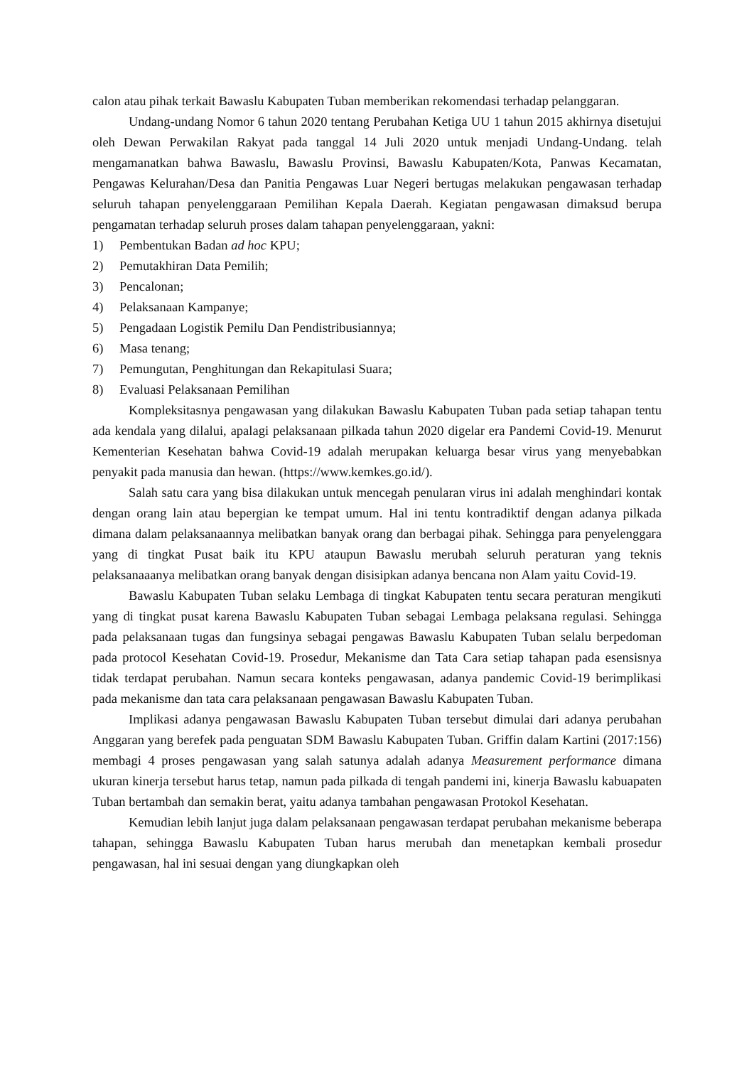calon atau pihak terkait Bawaslu Kabupaten Tuban memberikan rekomendasi terhadap pelanggaran.
Undang-undang Nomor 6 tahun 2020 tentang Perubahan Ketiga UU 1 tahun 2015 akhirnya disetujui oleh Dewan Perwakilan Rakyat pada tanggal 14 Juli 2020 untuk menjadi Undang-Undang. telah mengamanatkan bahwa Bawaslu, Bawaslu Provinsi, Bawaslu Kabupaten/Kota, Panwas Kecamatan, Pengawas Kelurahan/Desa dan Panitia Pengawas Luar Negeri bertugas melakukan pengawasan terhadap seluruh tahapan penyelenggaraan Pemilihan Kepala Daerah. Kegiatan pengawasan dimaksud berupa pengamatan terhadap seluruh proses dalam tahapan penyelenggaraan, yakni:
1) Pembentukan Badan ad hoc KPU;
2) Pemutakhiran Data Pemilih;
3) Pencalonan;
4) Pelaksanaan Kampanye;
5) Pengadaan Logistik Pemilu Dan Pendistribusiannya;
6) Masa tenang;
7) Pemungutan, Penghitungan dan Rekapitulasi Suara;
8) Evaluasi Pelaksanaan Pemilihan
Kompleksitasnya pengawasan yang dilakukan Bawaslu Kabupaten Tuban pada setiap tahapan tentu ada kendala yang dilalui, apalagi pelaksanaan pilkada tahun 2020 digelar era Pandemi Covid-19. Menurut Kementerian Kesehatan bahwa Covid-19 adalah merupakan keluarga besar virus yang menyebabkan penyakit pada manusia dan hewan. (https://www.kemkes.go.id/).
Salah satu cara yang bisa dilakukan untuk mencegah penularan virus ini adalah menghindari kontak dengan orang lain atau bepergian ke tempat umum. Hal ini tentu kontradiktif dengan adanya pilkada dimana dalam pelaksanaannya melibatkan banyak orang dan berbagai pihak. Sehingga para penyelenggara yang di tingkat Pusat baik itu KPU ataupun Bawaslu merubah seluruh peraturan yang teknis pelaksanaaanya melibatkan orang banyak dengan disisipkan adanya bencana non Alam yaitu Covid-19.
Bawaslu Kabupaten Tuban selaku Lembaga di tingkat Kabupaten tentu secara peraturan mengikuti yang di tingkat pusat karena Bawaslu Kabupaten Tuban sebagai Lembaga pelaksana regulasi. Sehingga pada pelaksanaan tugas dan fungsinya sebagai pengawas Bawaslu Kabupaten Tuban selalu berpedoman pada protocol Kesehatan Covid-19. Prosedur, Mekanisme dan Tata Cara setiap tahapan pada esensisnya tidak terdapat perubahan. Namun secara konteks pengawasan, adanya pandemic Covid-19 berimplikasi pada mekanisme dan tata cara pelaksanaan pengawasan Bawaslu Kabupaten Tuban.
Implikasi adanya pengawasan Bawaslu Kabupaten Tuban tersebut dimulai dari adanya perubahan Anggaran yang berefek pada penguatan SDM Bawaslu Kabupaten Tuban. Griffin dalam Kartini (2017:156) membagi 4 proses pengawasan yang salah satunya adalah adanya Measurement performance dimana ukuran kinerja tersebut harus tetap, namun pada pilkada di tengah pandemi ini, kinerja Bawaslu kabuapaten Tuban bertambah dan semakin berat, yaitu adanya tambahan pengawasan Protokol Kesehatan.
Kemudian lebih lanjut juga dalam pelaksanaan pengawasan terdapat perubahan mekanisme beberapa tahapan, sehingga Bawaslu Kabupaten Tuban harus merubah dan menetapkan kembali prosedur pengawasan, hal ini sesuai dengan yang diungkapkan oleh